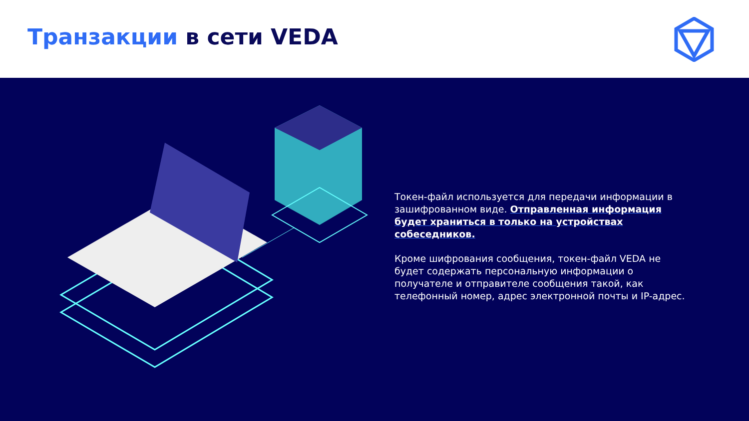Транзакции в сети VEDA
Токен-файл используется для передачи информации в зашифрованном виде. Отправленная информация будет храниться в только на устройствах собеседников.
Кроме шифрования сообщения, токен-файл VEDA не будет содержать персональную информации о получателе и отправителе сообщения такой, как телефонный номер, адрес электронной почты и IP-адрес.